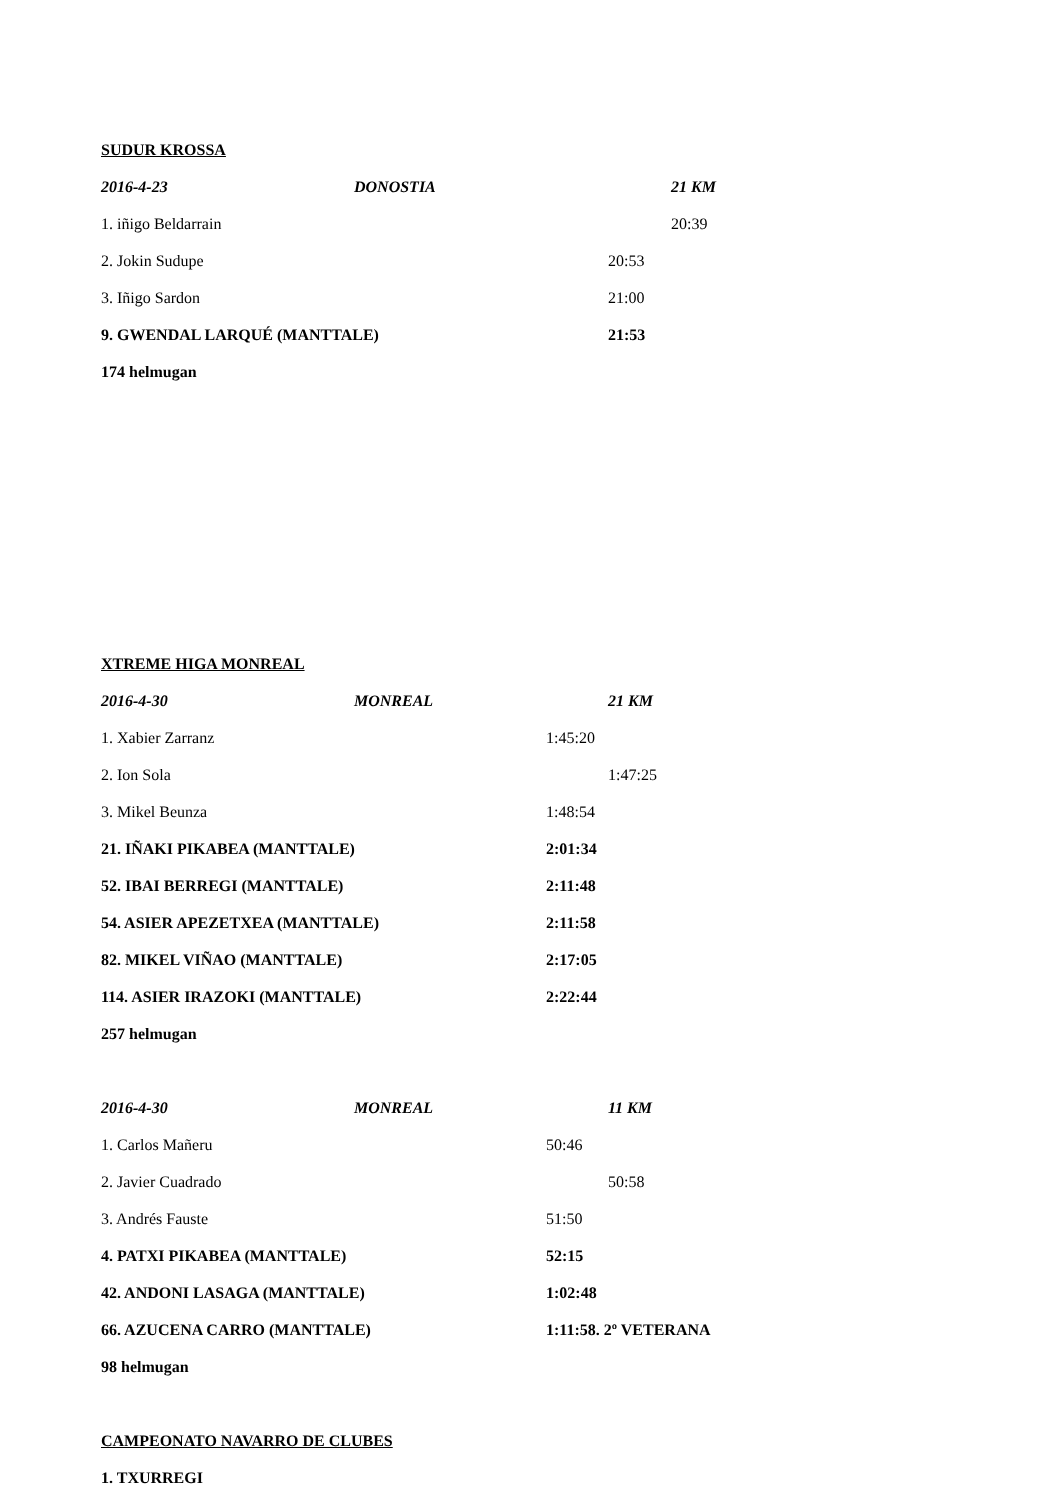SUDUR KROSSA
2016-4-23 DONOSTIA 21 KM
1. iñigo Beldarrain 20:39
2. Jokin Sudupe 20:53
3. Iñigo Sardon 21:00
9. GWENDAL LARQUÉ (MANTTALE) 21:53
174 helmugan
XTREME HIGA MONREAL
2016-4-30 MONREAL 21 KM
1. Xabier Zarranz 1:45:20
2. Ion Sola 1:47:25
3. Mikel Beunza 1:48:54
21. IÑAKI PIKABEA (MANTTALE) 2:01:34
52. IBAI BERREGI (MANTTALE) 2:11:48
54. ASIER APEZETXEA (MANTTALE) 2:11:58
82. MIKEL VIÑAO (MANTTALE) 2:17:05
114. ASIER IRAZOKI (MANTTALE) 2:22:44
257 helmugan
2016-4-30 MONREAL 11 KM
1. Carlos Mañeru 50:46
2. Javier Cuadrado 50:58
3. Andrés Fauste 51:50
4. PATXI PIKABEA (MANTTALE) 52:15
42. ANDONI LASAGA (MANTTALE) 1:02:48
66. AZUCENA CARRO (MANTTALE) 1:11:58. 2º VETERANA
98 helmugan
CAMPEONATO NAVARRO DE CLUBES
1. TXURREGI